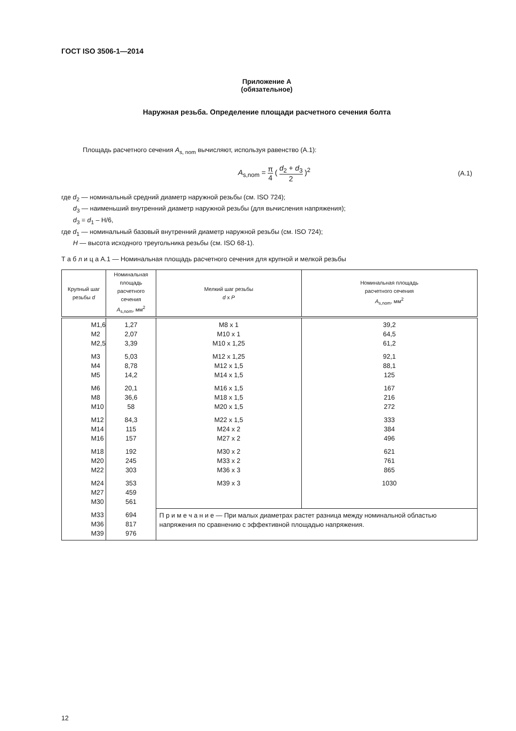ГОСТ ISO 3506-1—2014
Приложение А
(обязательное)
Наружная резьба. Определение площади расчетного сечения болта
Площадь расчетного сечения A<sub>s, nom</sub> вычисляют, используя равенство (А.1):
A<sub>s,nom</sub> = π 4 ( d<sub>2</sub> + d<sub>3</sub> 2 )<sup>2</sup> (А.1)
где d<sub>2</sub> — номинальный средний диаметр наружной резьбы (см. ISO 724);
d<sub>3</sub> — наименьший внутренний диаметр наружной резьбы (для вычисления напряжения);
d<sub>3</sub> = d<sub>1</sub> – H/6,
где d<sub>1</sub> — номинальный базовый внутренний диаметр наружной резьбы (см. ISO 724);
H — высота исходного треугольника резьбы (см. ISO 68-1).
Т а б л и ц а А.1 — Номинальная площадь расчетного сечения для крупной и мелкой резьбы
| Крупный шаг резьбы d | Номинальная площадь расчетного сечения A<sub>s,nom</sub>, мм<sup>2</sup> | Мелкий шаг резьбы d x P | Номинальная площадь расчетного сечения A<sub>s,nom</sub>, мм<sup>2</sup> |
| --- | --- | --- | --- |
| M1,6 M2 M2,5 | 1,27 2,07 3,39 | M8 x 1 M10 x 1 M10 x 1,25 | 39,2 64,5 61,2 |
| M3 M4 M5 | 5,03 8,78 14,2 | M12 x 1,25 M12 x 1,5 M14 x 1,5 | 92,1 88,1 125 |
| M6 M8 M10 | 20,1 36,6 58 | M16 x 1,5 M18 x 1,5 M20 x 1,5 | 167 216 272 |
| M12 M14 M16 | 84,3 115 157 | M22 x 1,5 M24 x 2 M27 x 2 | 333 384 496 |
| M18 M20 M22 | 192 245 303 | M30 x 2 M33 x 2 M36 x 3 | 621 761 865 |
| M24 M27 M30 | 353 459 561 | M39 x 3 | 1030 |
| M33 M36 M39 | 694 817 976 | П р и м е ч а н и е — При малых диаметрах растет разница между номинальной областью напряжения по сравнению с эффективной площадью напряжения. | |
12